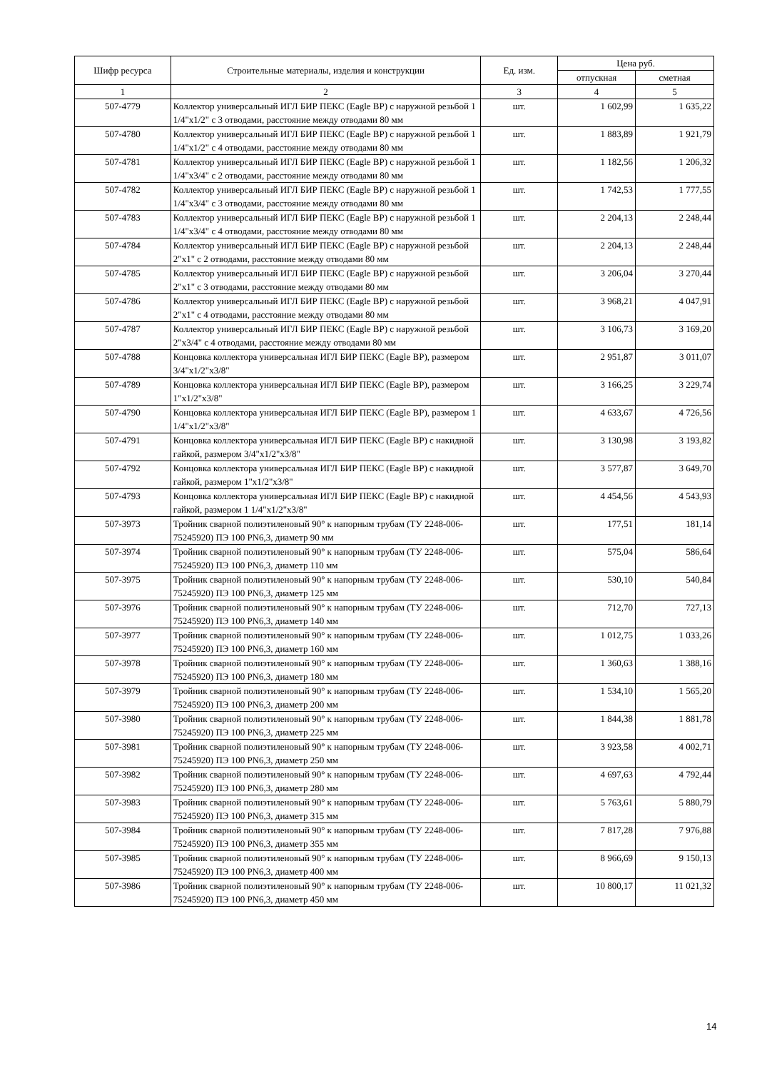| Шифр ресурса | Строительные материалы, изделия и конструкции | Ед. изм. | Цена руб. | |
| --- | --- | --- | --- | --- |
| | | | отпускная | сметная |
| 1 | 2 | 3 | 4 | 5 |
| 507-4779 | Коллектор универсальный ИГЛ БИР ПЕКС (Eagle BP) с наружной резьбой 1 1/4"x1/2" с 3 отводами, расстояние между отводами 80 мм | шт. | 1 602,99 | 1 635,22 |
| 507-4780 | Коллектор универсальный ИГЛ БИР ПЕКС (Eagle BP) с наружной резьбой 1 1/4"x1/2" с 4 отводами, расстояние между отводами 80 мм | шт. | 1 883,89 | 1 921,79 |
| 507-4781 | Коллектор универсальный ИГЛ БИР ПЕКС (Eagle BP) с наружной резьбой 1 1/4"x3/4" с 2 отводами, расстояние между отводами 80 мм | шт. | 1 182,56 | 1 206,32 |
| 507-4782 | Коллектор универсальный ИГЛ БИР ПЕКС (Eagle BP) с наружной резьбой 1 1/4"x3/4" с 3 отводами, расстояние между отводами 80 мм | шт. | 1 742,53 | 1 777,55 |
| 507-4783 | Коллектор универсальный ИГЛ БИР ПЕКС (Eagle BP) с наружной резьбой 1 1/4"x3/4" с 4 отводами, расстояние между отводами 80 мм | шт. | 2 204,13 | 2 248,44 |
| 507-4784 | Коллектор универсальный ИГЛ БИР ПЕКС (Eagle BP) с наружной резьбой 2"x1" с 2 отводами, расстояние между отводами 80 мм | шт. | 2 204,13 | 2 248,44 |
| 507-4785 | Коллектор универсальный ИГЛ БИР ПЕКС (Eagle BP) с наружной резьбой 2"x1" с 3 отводами, расстояние между отводами 80 мм | шт. | 3 206,04 | 3 270,44 |
| 507-4786 | Коллектор универсальный ИГЛ БИР ПЕКС (Eagle BP) с наружной резьбой 2"x1" с 4 отводами, расстояние между отводами 80 мм | шт. | 3 968,21 | 4 047,91 |
| 507-4787 | Коллектор универсальный ИГЛ БИР ПЕКС (Eagle BP) с наружной резьбой 2"x3/4" с 4 отводами, расстояние между отводами 80 мм | шт. | 3 106,73 | 3 169,20 |
| 507-4788 | Концовка коллектора универсальная ИГЛ БИР ПЕКС (Eagle BP), размером 3/4"x1/2"x3/8" | шт. | 2 951,87 | 3 011,07 |
| 507-4789 | Концовка коллектора универсальная ИГЛ БИР ПЕКС (Eagle BP), размером 1"x1/2"x3/8" | шт. | 3 166,25 | 3 229,74 |
| 507-4790 | Концовка коллектора универсальная ИГЛ БИР ПЕКС (Eagle BP), размером 1 1/4"x1/2"x3/8" | шт. | 4 633,67 | 4 726,56 |
| 507-4791 | Концовка коллектора универсальная ИГЛ БИР ПЕКС (Eagle BP) с накидной гайкой, размером 3/4"x1/2"x3/8" | шт. | 3 130,98 | 3 193,82 |
| 507-4792 | Концовка коллектора универсальная ИГЛ БИР ПЕКС (Eagle BP) с накидной гайкой, размером 1"x1/2"x3/8" | шт. | 3 577,87 | 3 649,70 |
| 507-4793 | Концовка коллектора универсальная ИГЛ БИР ПЕКС (Eagle BP) с накидной гайкой, размером 1 1/4"x1/2"x3/8" | шт. | 4 454,56 | 4 543,93 |
| 507-3973 | Тройник сварной полиэтиленовый 90° к напорным трубам (ТУ 2248-006-75245920) ПЭ 100 PN6,3, диаметр 90 мм | шт. | 177,51 | 181,14 |
| 507-3974 | Тройник сварной полиэтиленовый 90° к напорным трубам (ТУ 2248-006-75245920) ПЭ 100 PN6,3, диаметр 110 мм | шт. | 575,04 | 586,64 |
| 507-3975 | Тройник сварной полиэтиленовый 90° к напорным трубам (ТУ 2248-006-75245920) ПЭ 100 PN6,3, диаметр 125 мм | шт. | 530,10 | 540,84 |
| 507-3976 | Тройник сварной полиэтиленовый 90° к напорным трубам (ТУ 2248-006-75245920) ПЭ 100 PN6,3, диаметр 140 мм | шт. | 712,70 | 727,13 |
| 507-3977 | Тройник сварной полиэтиленовый 90° к напорным трубам (ТУ 2248-006-75245920) ПЭ 100 PN6,3, диаметр 160 мм | шт. | 1 012,75 | 1 033,26 |
| 507-3978 | Тройник сварной полиэтиленовый 90° к напорным трубам (ТУ 2248-006-75245920) ПЭ 100 PN6,3, диаметр 180 мм | шт. | 1 360,63 | 1 388,16 |
| 507-3979 | Тройник сварной полиэтиленовый 90° к напорным трубам (ТУ 2248-006-75245920) ПЭ 100 PN6,3, диаметр 200 мм | шт. | 1 534,10 | 1 565,20 |
| 507-3980 | Тройник сварной полиэтиленовый 90° к напорным трубам (ТУ 2248-006-75245920) ПЭ 100 PN6,3, диаметр 225 мм | шт. | 1 844,38 | 1 881,78 |
| 507-3981 | Тройник сварной полиэтиленовый 90° к напорным трубам (ТУ 2248-006-75245920) ПЭ 100 PN6,3, диаметр 250 мм | шт. | 3 923,58 | 4 002,71 |
| 507-3982 | Тройник сварной полиэтиленовый 90° к напорным трубам (ТУ 2248-006-75245920) ПЭ 100 PN6,3, диаметр 280 мм | шт. | 4 697,63 | 4 792,44 |
| 507-3983 | Тройник сварной полиэтиленовый 90° к напорным трубам (ТУ 2248-006-75245920) ПЭ 100 PN6,3, диаметр 315 мм | шт. | 5 763,61 | 5 880,79 |
| 507-3984 | Тройник сварной полиэтиленовый 90° к напорным трубам (ТУ 2248-006-75245920) ПЭ 100 PN6,3, диаметр 355 мм | шт. | 7 817,28 | 7 976,88 |
| 507-3985 | Тройник сварной полиэтиленовый 90° к напорным трубам (ТУ 2248-006-75245920) ПЭ 100 PN6,3, диаметр 400 мм | шт. | 8 966,69 | 9 150,13 |
| 507-3986 | Тройник сварной полиэтиленовый 90° к напорным трубам (ТУ 2248-006-75245920) ПЭ 100 PN6,3, диаметр 450 мм | шт. | 10 800,17 | 11 021,32 |
14